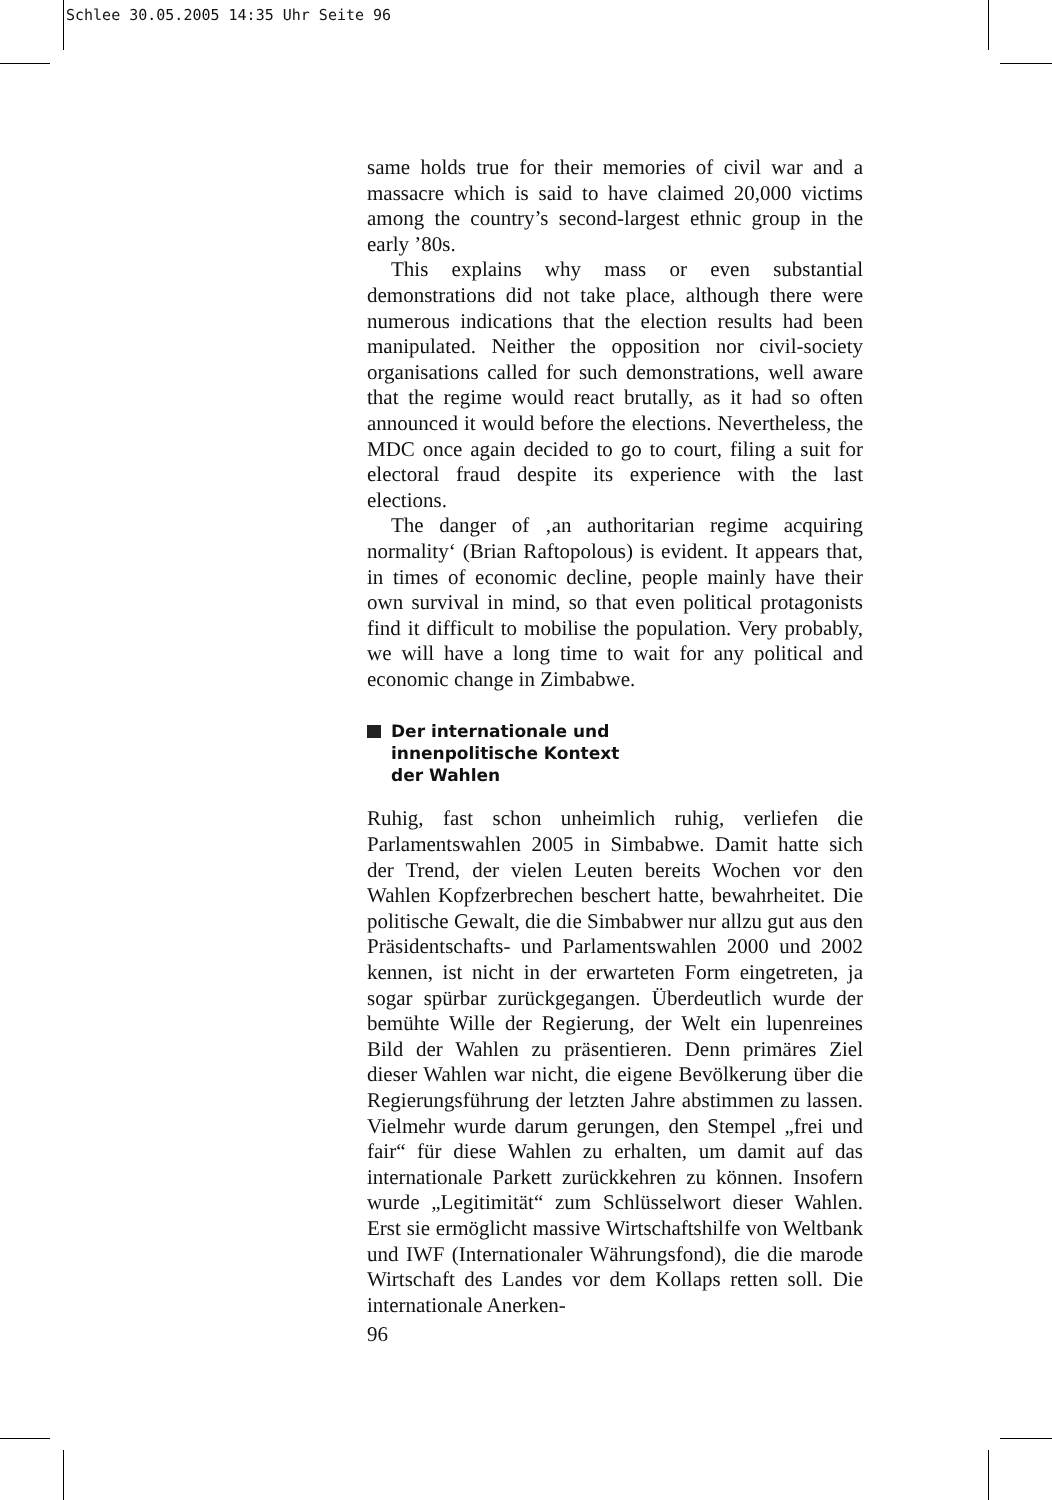Schlee 30.05.2005 14:35 Uhr Seite 96
same holds true for their memories of civil war and a massacre which is said to have claimed 20,000 victims among the country’s second-largest ethnic group in the early ’80s.
This explains why mass or even substantial demonstrations did not take place, although there were numerous indications that the election results had been manipulated. Neither the opposition nor civil-society organisations called for such demonstrations, well aware that the regime would react brutally, as it had so often announced it would before the elections. Nevertheless, the MDC once again decided to go to court, filing a suit for electoral fraud despite its experience with the last elections.
The danger of ‚an authoritarian regime acquiring normality‘ (Brian Raftopolous) is evident. It appears that, in times of economic decline, people mainly have their own survival in mind, so that even political protagonists find it difficult to mobilise the population. Very probably, we will have a long time to wait for any political and economic change in Zimbabwe.
Der internationale und
innenpolitische Kontext
der Wahlen
Ruhig, fast schon unheimlich ruhig, verliefen die Parlamentswahlen 2005 in Simbabwe. Damit hatte sich der Trend, der vielen Leuten bereits Wochen vor den Wahlen Kopfzerbrechen beschert hatte, bewahrheitet. Die politische Gewalt, die die Simbabwer nur allzu gut aus den Präsidentschafts- und Parlamentswahlen 2000 und 2002 kennen, ist nicht in der erwarteten Form eingetreten, ja sogar spürbar zurückgegangen. Überdeutlich wurde der bemühte Wille der Regierung, der Welt ein lupenreines Bild der Wahlen zu präsentieren. Denn primäres Ziel dieser Wahlen war nicht, die eigene Bevölkerung über die Regierungsführung der letzten Jahre abstimmen zu lassen. Vielmehr wurde darum gerungen, den Stempel „frei und fair“ für diese Wahlen zu erhalten, um damit auf das internationale Parkett zurückkehren zu können. Insofern wurde „Legitimität“ zum Schlüsselwort dieser Wahlen. Erst sie ermöglicht massive Wirtschaftshilfe von Weltbank und IWF (Internationaler Währungsfond), die die marode Wirtschaft des Landes vor dem Kollaps retten soll. Die internationale Anerken-
96